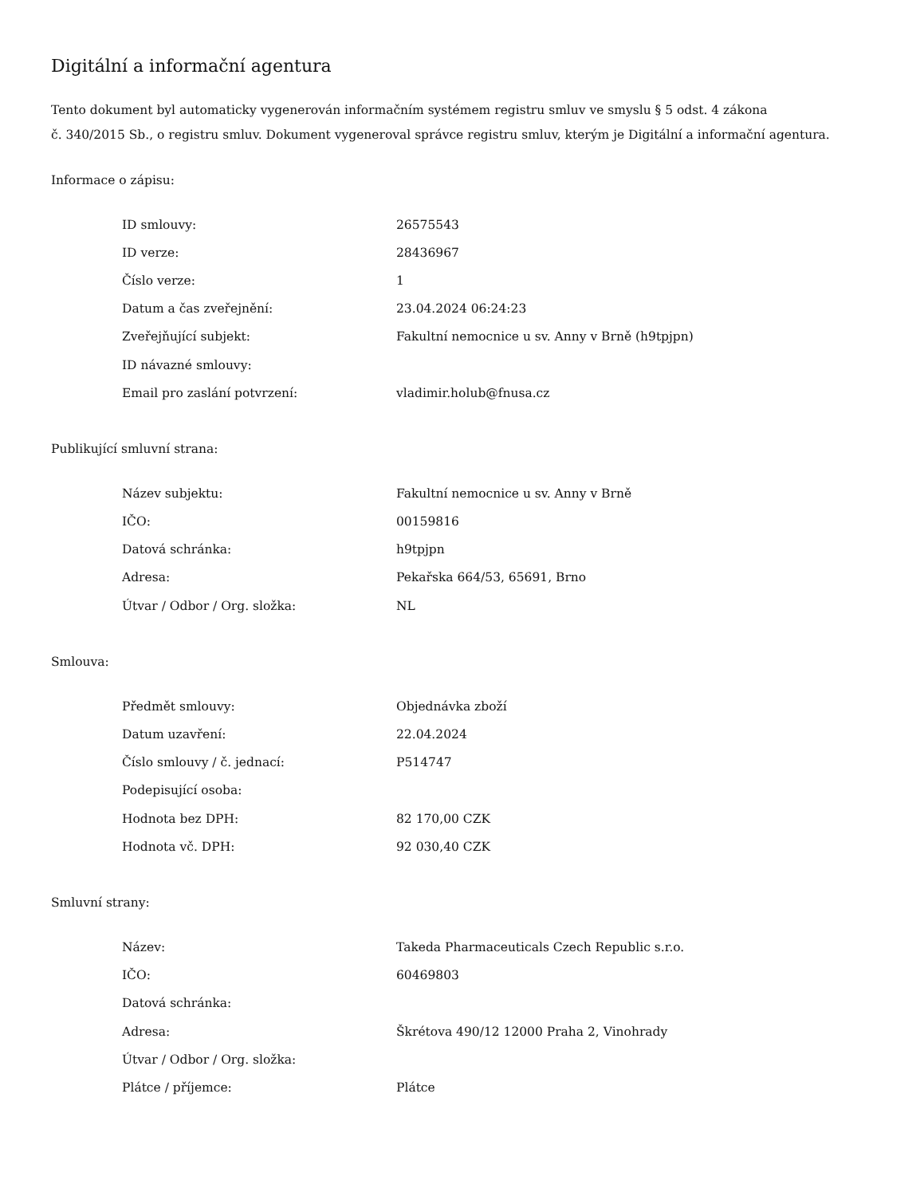Digitální a informační agentura
Tento dokument byl automaticky vygenerován informačním systémem registru smluv ve smyslu § 5 odst. 4 zákona
č. 340/2015 Sb., o registru smluv. Dokument vygeneroval správce registru smluv, kterým je Digitální a informační agentura.
Informace o zápisu:
| ID smlouvy: | 26575543 |
| ID verze: | 28436967 |
| Číslo verze: | 1 |
| Datum a čas zveřejnění: | 23.04.2024 06:24:23 |
| Zveřejňující subjekt: | Fakultní nemocnice u sv. Anny v Brně (h9tpjpn) |
| ID návazné smlouvy: | |
| Email pro zaslání potvrzení: | vladimir.holub@fnusa.cz |
Publikující smluvní strana:
| Název subjektu: | Fakultní nemocnice u sv. Anny v Brně |
| IČO: | 00159816 |
| Datová schránka: | h9tpjpn |
| Adresa: | Pekařska 664/53, 65691, Brno |
| Útvar / Odbor / Org. složka: | NL |
Smlouva:
| Předmět smlouvy: | Objednávka zboží |
| Datum uzavření: | 22.04.2024 |
| Číslo smlouvy / č. jednací: | P514747 |
| Podepisující osoba: | |
| Hodnota bez DPH: | 82 170,00 CZK |
| Hodnota vč. DPH: | 92 030,40 CZK |
Smluvní strany:
| Název: | Takeda Pharmaceuticals Czech Republic s.r.o. |
| IČO: | 60469803 |
| Datová schránka: | |
| Adresa: | Škrétova 490/12 12000 Praha 2, Vinohrady |
| Útvar / Odbor / Org. složka: | |
| Plátce / příjemce: | Plátce |